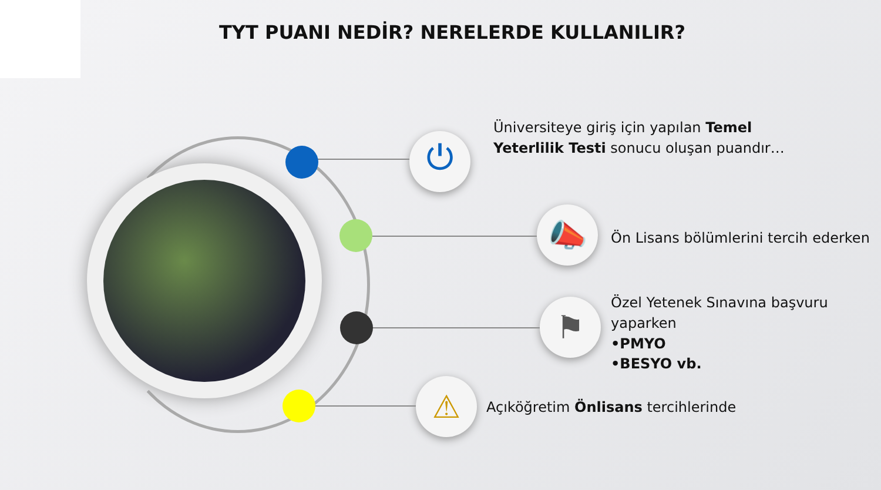TYT PUANI NEDİR? NERELERDE KULLANILIR?
⏻
📣
⚑
⚠
Üniversiteye giriş için yapılan Temel Yeterlilik Testi sonucu oluşan puandır…
Ön Lisans bölümlerini tercih ederken
Özel Yetenek Sınavına başvuru yaparken
•PMYO
•BESYO vb.
Açıköğretim Önlisans tercihlerinde